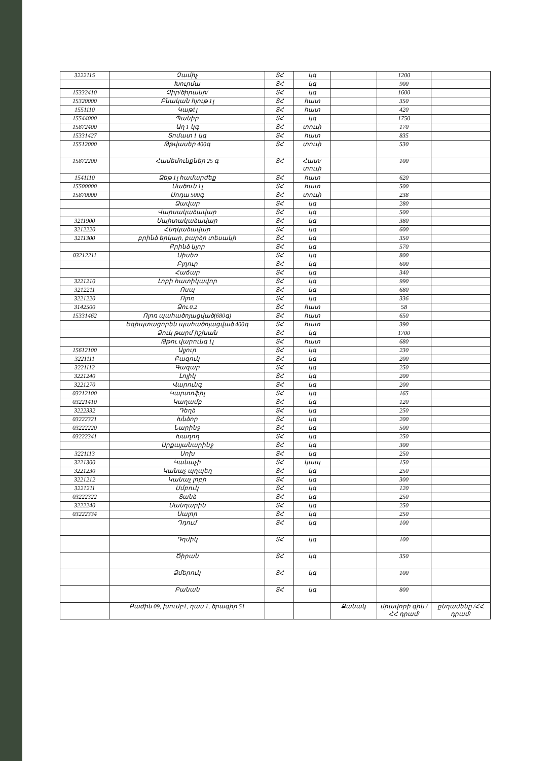| 3222115 | Չամիչ | ՏՀ | կգ | | 1200 | |
| | Խուրմա | ՏՀ | կգ | | 900 | |
| 15332410 | Չիր/ծիրանի/ | ՏՀ | կգ | | 1600 | |
| 15320000 | Բնական հյութ 1լ | ՏՀ | հատ | | 350 | |
| 1551110 | Կաթ1լ | ՏՀ | հատ | | 420 | |
| 15544000 | Պանիր | ՏՀ | կգ | | 1750 | |
| 15872400 | Աղ 1 կգ | ՏՀ | տուփ | | 170 | |
| 15331427 | Տոմատ 1 կգ | ՏՀ | հատ | | 835 | |
| 15512000 | Թթվասեր 400գ | ՏՀ | տուփ | | 530 | |
| 15872200 | Համեմունքներ 25 գ | ՏՀ | Հատ/տուփ | | 100 | |
| 1541110 | Ձեթ 1լ համարժեք | ՏՀ | հատ | | 620 | |
| 15500000 | Մածուն 1լ | ՏՀ | հատ | | 500 | |
| 15870000 | Սոդա 500գ | ՏՀ | տուփ | | 238 | |
| | Ձավար | ՏՀ | կգ | | 280 | |
| | Վարսակաձավար | ՏՀ | կգ | | 500 | |
| 3211900 | Սպիտակաձավար | ՏՀ | կգ | | 380 | |
| 3212220 | Հնդկաձավար | ՏՀ | կգ | | 600 | |
| 3211300 | բրինձ երկար, բարձր տեսակի | ՏՀ | կգ | | 350 | |
| | Բրինձ կլոր | ՏՀ | կգ | | 570 | |
| 03212211 | Սիսեռ | ՏՀ | կգ | | 800 | |
| | Բլղուր | ՏՀ | կգ | | 600 | |
| | Հաճար | ՏՀ | կգ | | 340 | |
| 3221210 | Լոբի հատիկավոր | ՏՀ | կգ | | 990 | |
| 3212211 | Ոսպ | ՏՀ | կգ | | 680 | |
| 3221220 | Ոլոռ | ՏՀ | կգ | | 336 | |
| 3142500 | Ձու 0.2 | ՏՀ | հատ | | 58 | |
| 15331462 | Ոլոռ պահածոյացված(680գ) | ՏՀ | հատ | | 650 | |
| | Եգիպտացորեն պահածոյացված 400գ | ՏՀ | հատ | | 390 | |
| | Ձուկ թարմ իշխան | ՏՀ | կգ | | 1700 | |
| | Թթու վարունգ 1լ | ՏՀ | հատ | | 680 | |
| 15612100 | Ալյուր | ՏՀ | կգ | | 230 | |
| 3221111 | Բազուկ | ՏՀ | կգ | | 200 | |
| 3221112 | Գազար | ՏՀ | կգ | | 250 | |
| 3221240 | Լոլիկ | ՏՀ | կգ | | 200 | |
| 3221270 | Վարունգ | ՏՀ | կգ | | 200 | |
| 03212100 | Կարտոֆիլ | ՏՀ | կգ | | 165 | |
| 03221410 | Կաղամբ | ՏՀ | կգ | | 120 | |
| 3222332 | Դեղձ | ՏՀ | կգ | | 250 | |
| 03222321 | Խնձոր | ՏՀ | կգ | | 200 | |
| 03222220 | Նարինջ | ՏՀ | կգ | | 500 | |
| 03222341 | Խաղող | ՏՀ | կգ | | 250 | |
| | Արքայանարինջ | ՏՀ | կգ | | 300 | |
| 3221113 | Սոխ | ՏՀ | կգ | | 250 | |
| 3221300 | Կանաչի | ՏՀ | կապ | | 150 | |
| 3221230 | Կանաչ պղպեղ | ՏՀ | կգ | | 250 | |
| 3221212 | Կանաչ լոբի | ՏՀ | կգ | | 300 | |
| 3221211 | Սմբուկ | ՏՀ | կգ | | 120 | |
| 03222322 | Տանձ | ՏՀ | կգ | | 250 | |
| 3222240 | Մանդարին | ՏՀ | կգ | | 250 | |
| 03222334 | Սալոր | ՏՀ | կգ | | 250 | |
| | Դդում | ՏՀ | կգ | | 100 | |
| | Դդմիկ | ՏՀ | կգ | | 100 | |
| | Ծիրան | ՏՀ | կգ | | 350 | |
| | Ձմերուկ | ՏՀ | կգ | | 100 | |
| | Բանան | ՏՀ | կգ | | 800 | |
| | Բաժին 09, խումբ1, դաս 1, ծրագիր 51 | | | Քանակ | միավորի գին /ՀՀ դրամ/ | ընդամենը /ՀՀ դրամ/ |